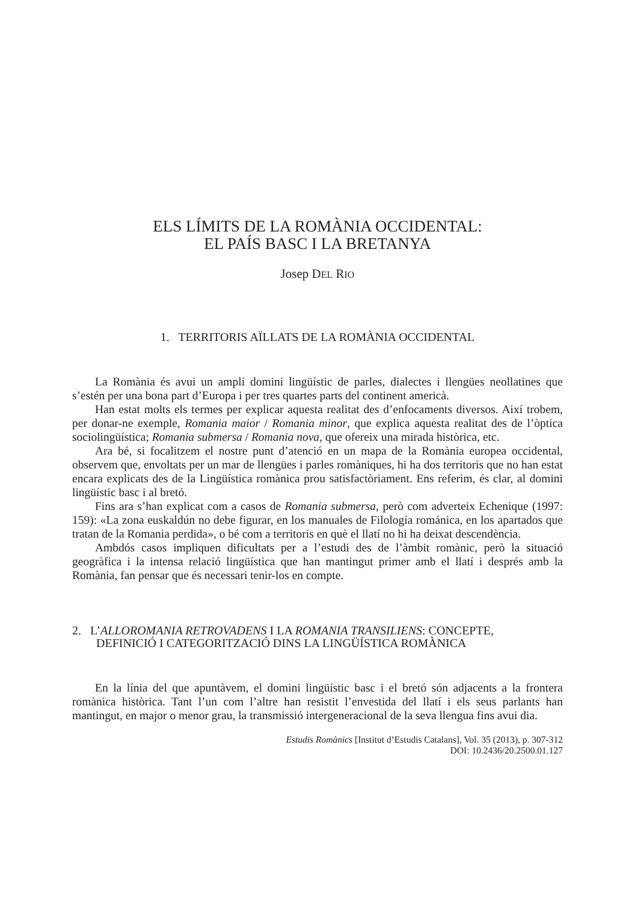ELS LÍMITS DE LA ROMÀNIA OCCIDENTAL:
EL PAÍS BASC I LA BRETANYA
Josep DEL RIO
1. TERRITORIS AÏLLATS DE LA ROMÀNIA OCCIDENTAL
La Romània és avui un ampli domini lingüístic de parles, dialectes i llengües neollatines que s’estén per una bona part d’Europa i per tres quartes parts del continent americà.
Han estat molts els termes per explicar aquesta realitat des d’enfocaments diversos. Així trobem, per donar-ne exemple, Romania maior / Romania minor, que explica aquesta realitat des de l’òptica sociolingüística; Romania submersa / Romania nova, que ofereix una mirada històrica, etc.
Ara bé, si focalitzem el nostre punt d’atenció en un mapa de la Romània europea occidental, observem que, envoltats per un mar de llengües i parles romàniques, hi ha dos territoris que no han estat encara explicats des de la Lingüística romànica prou satisfactòriament. Ens referim, és clar, al domini lingüístic basc i al bretó.
Fins ara s’han explicat com a casos de Romania submersa, però com adverteix Echenique (1997: 159): «La zona euskaldún no debe figurar, en los manuales de Filología románica, en los apartados que tratan de la Romania perdida», o bé com a territoris en què el llatí no hi ha deixat descendència.
Ambdós casos impliquen dificultats per a l’estudi des de l’àmbit romànic, però la situació geogràfica i la intensa relació lingüística que han mantingut primer amb el llatí i després amb la Romània, fan pensar que és necessari tenir-los en compte.
2. L’ALLOROMANIA RETROVADENS I LA ROMANIA TRANSILIENS: CONCEPTE,
DEFINICIÓ I CATEGORITZACIÓ DINS LA LINGÜÍSTICA ROMÀNICA
En la línia del que apuntàvem, el domini lingüístic basc i el bretó són adjacents a la frontera romànica històrica. Tant l’un com l’altre han resistit l’envestida del llatí i els seus parlants han mantingut, en major o menor grau, la transmissió intergeneracional de la seva llengua fins avui dia.
Estudis Romànics [Institut d’Estudis Catalans], Vol. 35 (2013), p. 307-312
DOI: 10.2436/20.2500.01.127